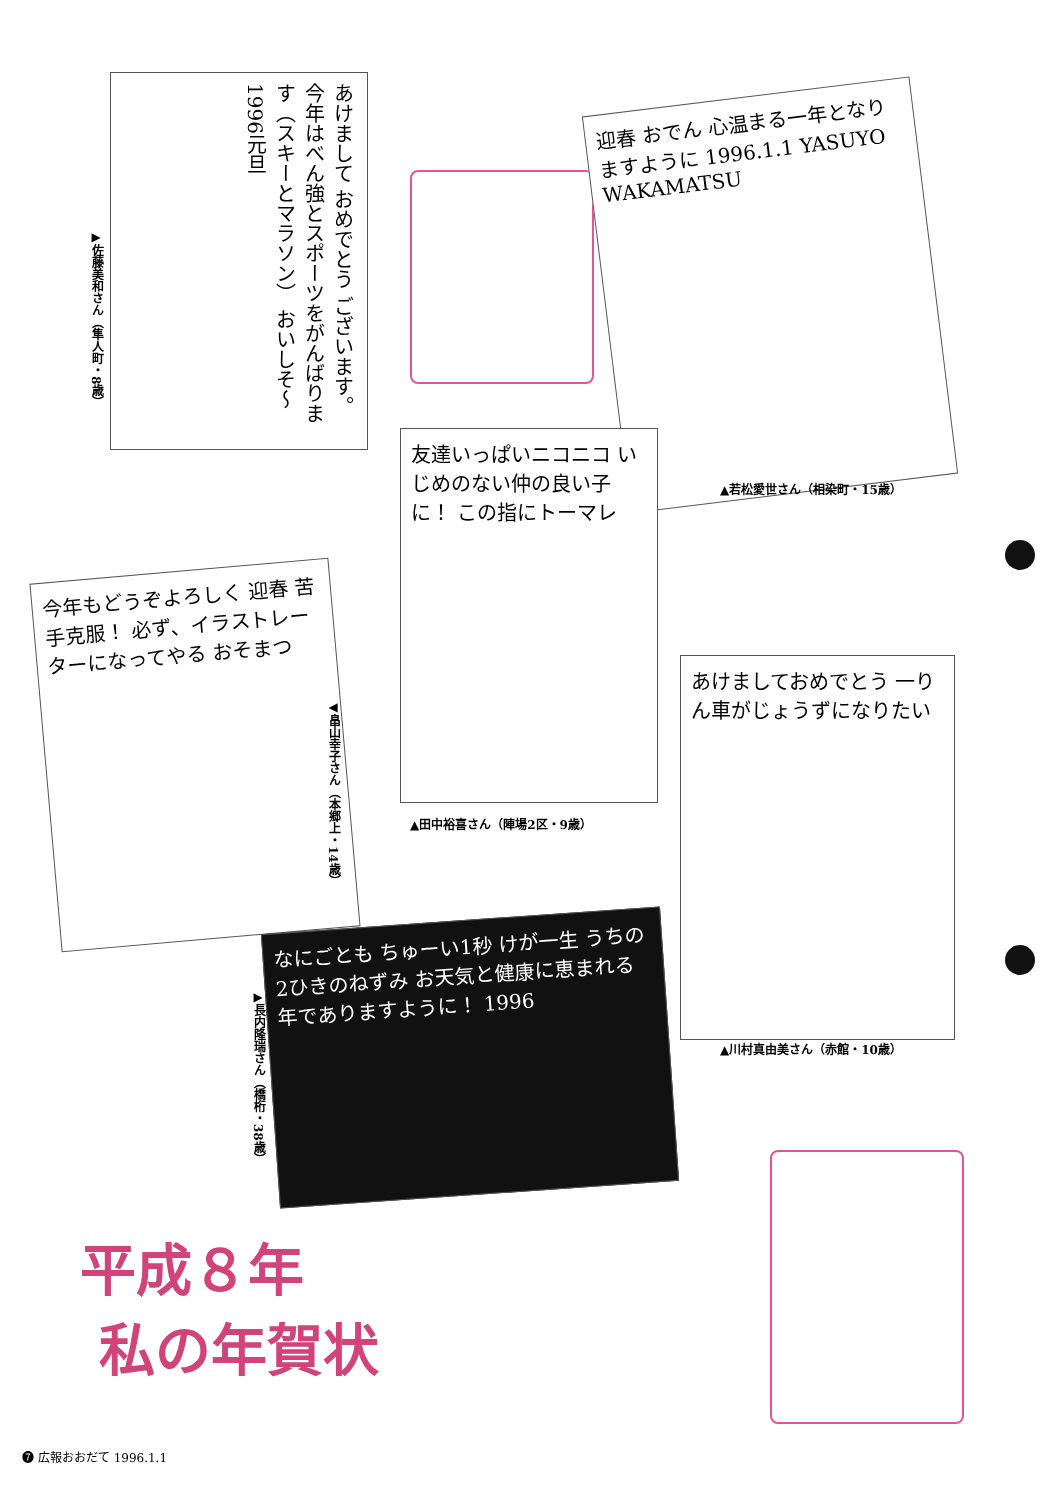あけまして おめでとう ございます。 今年はべん強とスポーツをがんばります（スキーとマラソン） おいしそ〜 1996元旦
▶佐藤美和さん（隼人町・8歳）
迎春 おでん 心温まる一年となりますように 1996.1.1 YASUYO WAKAMATSU
▲若松愛世さん（相染町・15歳）
友達いっぱいニコニコ いじめのない仲の良い子に！ この指にトーマレ
▲田中裕喜さん（陣場2区・9歳）
今年もどうぞよろしく 迎春 苦手克服！ 必ず、イラストレーターになってやる おそまつ
◀畠山幸子さん（本郷上・14歳）
あけましておめでとう 一りん車がじょうずになりたい
▲川村真由美さん（赤館・10歳）
▶長内隆瑞さん（橋桁・38歳）
なにごとも ちゅーい1秒 けが一生 うちの2ひきのねずみ お天気と健康に恵まれる年でありますように！ 1996
平成８年
私の年賀状
❼ 広報おおだて 1996.1.1